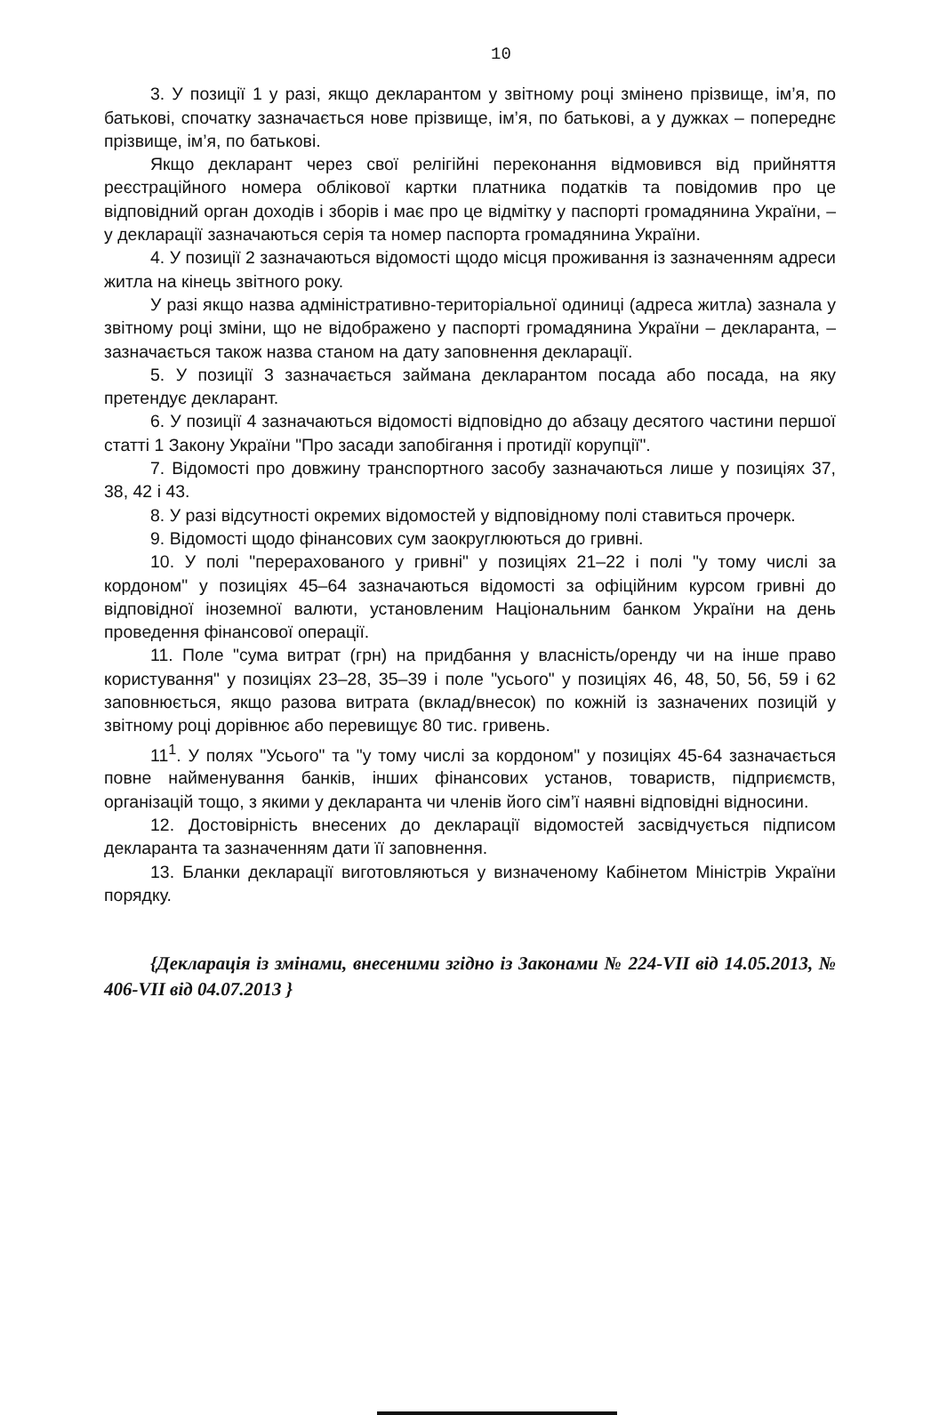10
3. У позиції 1 у разі, якщо декларантом у звітному році змінено прізвище, ім’я, по батькові, спочатку зазначається нове прізвище, ім’я, по батькові, а у дужках – попереднє прізвище, ім’я, по батькові.
Якщо декларант через свої релігійні переконання відмовився від прийняття реєстраційного номера облікової картки платника податків та повідомив про це відповідний орган доходів і зборів і має про це відмітку у паспорті громадянина України, – у декларації зазначаються серія та номер паспорта громадянина України.
4. У позиції 2 зазначаються відомості щодо місця проживання із зазначенням адреси житла на кінець звітного року.
У разі якщо назва адміністративно-територіальної одиниці (адреса житла) зазнала у звітному році зміни, що не відображено у паспорті громадянина України – декларанта, – зазначається також назва станом на дату заповнення декларації.
5. У позиції 3 зазначається займана декларантом посада або посада, на яку претендує декларант.
6. У позиції 4 зазначаються відомості відповідно до абзацу десятого частини першої статті 1 Закону України "Про засади запобігання і протидії корупції".
7. Відомості про довжину транспортного засобу зазначаються лише у позиціях 37, 38, 42 і 43.
8. У разі відсутності окремих відомостей у відповідному полі ставиться прочерк.
9. Відомості щодо фінансових сум заокруглюються до гривні.
10. У полі "перерахованого у гривні" у позиціях 21–22 і полі "у тому числі за кордоном" у позиціях 45–64 зазначаються відомості за офіційним курсом гривні до відповідної іноземної валюти, установленим Національним банком України на день проведення фінансової операції.
11. Поле "сума витрат (грн) на придбання у власність/оренду чи на інше право користування" у позиціях 23–28, 35–39 і поле "усього" у позиціях 46, 48, 50, 56, 59 і 62 заповнюється, якщо разова витрата (вклад/внесок) по кожній із зазначених позицій у звітному році дорівнює або перевищує 80 тис. гривень.
11<sup>1</sup>. У полях "Усього" та "у тому числі за кордоном" у позиціях 45-64 зазначається повне найменування банків, інших фінансових установ, товариств, підприємств, організацій тощо, з якими у декларанта чи членів його сім’ї наявні відповідні відносини.
12. Достовірність внесених до декларації відомостей засвідчується підписом декларанта та зазначенням дати її заповнення.
13. Бланки декларації виготовляються у визначеному Кабінетом Міністрів України порядку.
{Декларація із змінами, внесеними згідно із Законами № 224-VII від 14.05.2013, № 406-VII від 04.07.2013 }